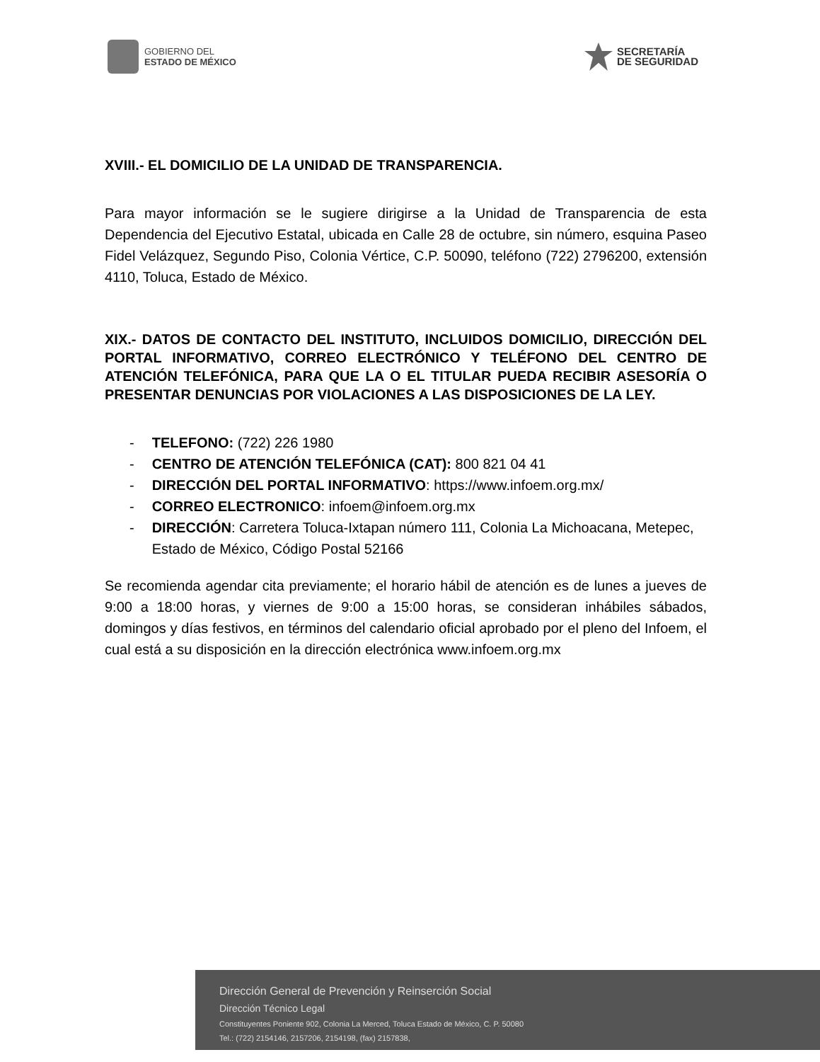GOBIERNO DEL
ESTADO DE MÉXICO
SECRETARÍA
DE SEGURIDAD
XVIII.- EL DOMICILIO DE LA UNIDAD DE TRANSPARENCIA.
Para mayor información se le sugiere dirigirse a la Unidad de Transparencia de esta Dependencia del Ejecutivo Estatal, ubicada en Calle 28 de octubre, sin número, esquina Paseo Fidel Velázquez, Segundo Piso, Colonia Vértice, C.P. 50090, teléfono (722) 2796200, extensión 4110, Toluca, Estado de México.
XIX.- DATOS DE CONTACTO DEL INSTITUTO, INCLUIDOS DOMICILIO, DIRECCIÓN DEL PORTAL INFORMATIVO, CORREO ELECTRÓNICO Y TELÉFONO DEL CENTRO DE ATENCIÓN TELEFÓNICA, PARA QUE LA O EL TITULAR PUEDA RECIBIR ASESORÍA O PRESENTAR DENUNCIAS POR VIOLACIONES A LAS DISPOSICIONES DE LA LEY.
- TELEFONO: (722) 226 1980
- CENTRO DE ATENCIÓN TELEFÓNICA (CAT): 800 821 04 41
- DIRECCIÓN DEL PORTAL INFORMATIVO: https://www.infoem.org.mx/
- CORREO ELECTRONICO: infoem@infoem.org.mx
- DIRECCIÓN: Carretera Toluca-Ixtapan número 111, Colonia La Michoacana, Metepec, Estado de México, Código Postal 52166
Se recomienda agendar cita previamente; el horario hábil de atención es de lunes a jueves de 9:00 a 18:00 horas, y viernes de 9:00 a 15:00 horas, se consideran inhábiles sábados, domingos y días festivos, en términos del calendario oficial aprobado por el pleno del Infoem, el cual está a su disposición en la dirección electrónica www.infoem.org.mx
Dirección General de Prevención y Reinserción Social
Dirección Técnico Legal
Constituyentes Poniente 902, Colonia La Merced, Toluca Estado de México, C. P. 50080
Tel.: (722) 2154146, 2157206, 2154198, (fax) 2157838,